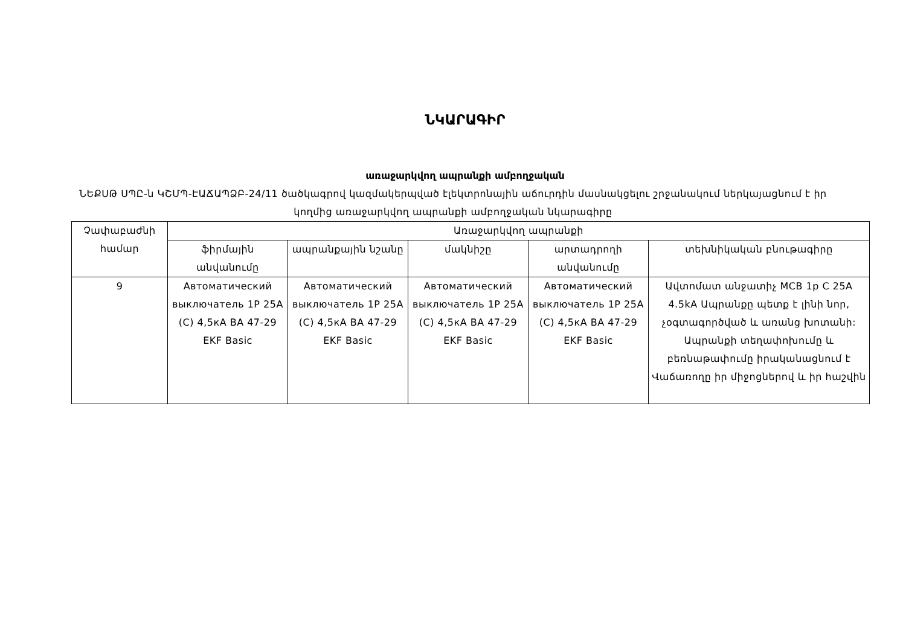ՆԿԱՐԱԳԻՐ
առաջարկվող ապրանքի ամբողջական
ՆԵՔՍԹ ՍՊԸ-ն ԿՇՄՊ-ԷԱՃԱՊՁԲ-24/11 ծածկագրով կազմակերպված էլեկտրոնային աճուրդին մասնակցելու շրջանակում ներկայացնում է իր կողմից առաջարկվող ապրանքի ամբողջական նկարագիրը
| Չափաբաժնի համար | Առաջարկվող ապրանքի | | | | |
| --- | --- | --- | --- | --- | --- |
| | ֆիրմային անվանումը | ապրանքային նշանը | մակնիշը | արտադրողի անվանումը | տեխնիկական բնութագիրը |
| 9 | Автоматический выключатель 1P 25A (C) 4,5кА ВА 47-29 EKF Basic | Автоматический выключатель 1P 25A (C) 4,5кА ВА 47-29 EKF Basic | Автоматический выключатель 1P 25A (C) 4,5кА ВА 47-29 EKF Basic | Автоматический выключатель 1P 25A (C) 4,5кА ВА 47-29 EKF Basic | Ավտոմատ անջատիչ MCB 1p C 25A 4.5kA Ապրանքը պետք է լինի նոր, չօգտագործված և առանց խոտանի: Ապրանքի տեղափոխումը և բեռնաթափումը իրականացնում է Վաճառողը իր միջոցներով և իր հաշվին |